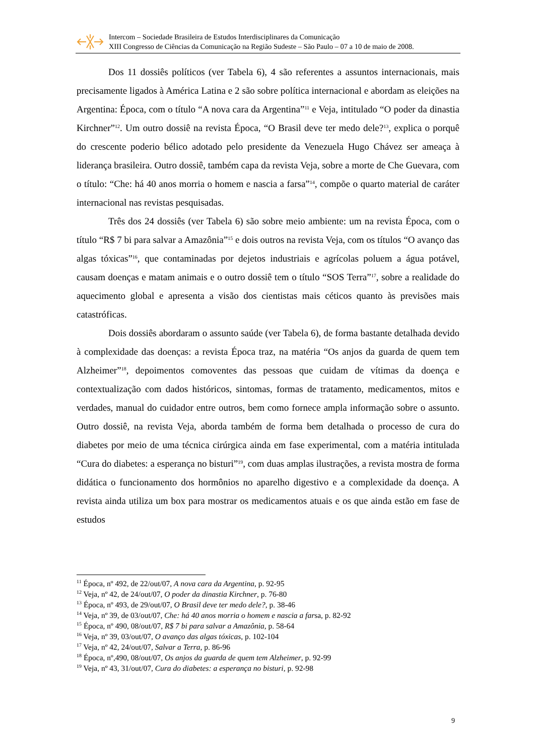Intercom – Sociedade Brasileira de Estudos Interdisciplinares da Comunicação
XIII Congresso de Ciências da Comunicação na Região Sudeste – São Paulo – 07 a 10 de maio de 2008.
Dos 11 dossiês políticos (ver Tabela 6), 4 são referentes a assuntos internacionais, mais precisamente ligados à América Latina e 2 são sobre política internacional e abordam as eleições na Argentina: Época, com o título “A nova cara da Argentina”<sup>11</sup> e Veja, intitulado “O poder da dinastia Kirchner”<sup>12</sup>. Um outro dossiê na revista Época, “O Brasil deve ter medo dele?<sup>13</sup>, explica o porquê do crescente poderio bélico adotado pelo presidente da Venezuela Hugo Chávez ser ameaça à liderança brasileira. Outro dossiê, também capa da revista Veja, sobre a morte de Che Guevara, com o título: “Che: há 40 anos morria o homem e nascia a farsa”<sup>14</sup>, compõe o quarto material de caráter internacional nas revistas pesquisadas.
Três dos 24 dossiês (ver Tabela 6) são sobre meio ambiente: um na revista Época, com o título “R$ 7 bi para salvar a Amazônia”<sup>15</sup> e dois outros na revista Veja, com os títulos “O avanço das algas tóxicas”<sup>16</sup>, que contaminadas por dejetos industriais e agrícolas poluem a água potável, causam doenças e matam animais e o outro dossiê tem o título “SOS Terra”<sup>17</sup>, sobre a realidade do aquecimento global e apresenta a visão dos cientistas mais céticos quanto às previsões mais catastróficas.
Dois dossiês abordaram o assunto saúde (ver Tabela 6), de forma bastante detalhada devido à complexidade das doenças: a revista Época traz, na matéria “Os anjos da guarda de quem tem Alzheimer”<sup>18</sup>, depoimentos comoventes das pessoas que cuidam de vítimas da doença e contextualização com dados históricos, sintomas, formas de tratamento, medicamentos, mitos e verdades, manual do cuidador entre outros, bem como fornece ampla informação sobre o assunto. Outro dossiê, na revista Veja, aborda também de forma bem detalhada o processo de cura do diabetes por meio de uma técnica cirúrgica ainda em fase experimental, com a matéria intitulada “Cura do diabetes: a esperança no bisturi”<sup>19</sup>, com duas amplas ilustrações, a revista mostra de forma didática o funcionamento dos hormônios no aparelho digestivo e a complexidade da doença. A revista ainda utiliza um box para mostrar os medicamentos atuais e os que ainda estão em fase de estudos
<sup>11</sup> Época, nº 492, de 22/out/07, A nova cara da Argentina, p. 92-95
<sup>12</sup> Veja, nº 42, de 24/out/07, O poder da dinastia Kirchner, p. 76-80
<sup>13</sup> Época, nº 493, de 29/out/07, O Brasil deve ter medo dele?, p. 38-46
<sup>14</sup> Veja, nº 39, de 03/out/07, Che: há 40 anos morria o homem e nascia a farsa, p. 82-92
<sup>15</sup> Época, nº 490, 08/out/07, R$ 7 bi para salvar a Amazônia, p. 58-64
<sup>16</sup> Veja, nº 39, 03/out/07, O avanço das algas tóxicas, p. 102-104
<sup>17</sup> Veja, nº 42, 24/out/07, Salvar a Terra, p. 86-96
<sup>18</sup> Época, nº,490, 08/out/07, Os anjos da guarda de quem tem Alzheimer, p. 92-99
<sup>19</sup> Veja, nº 43, 31/out/07, Cura do diabetes: a esperança no bisturi, p. 92-98
9